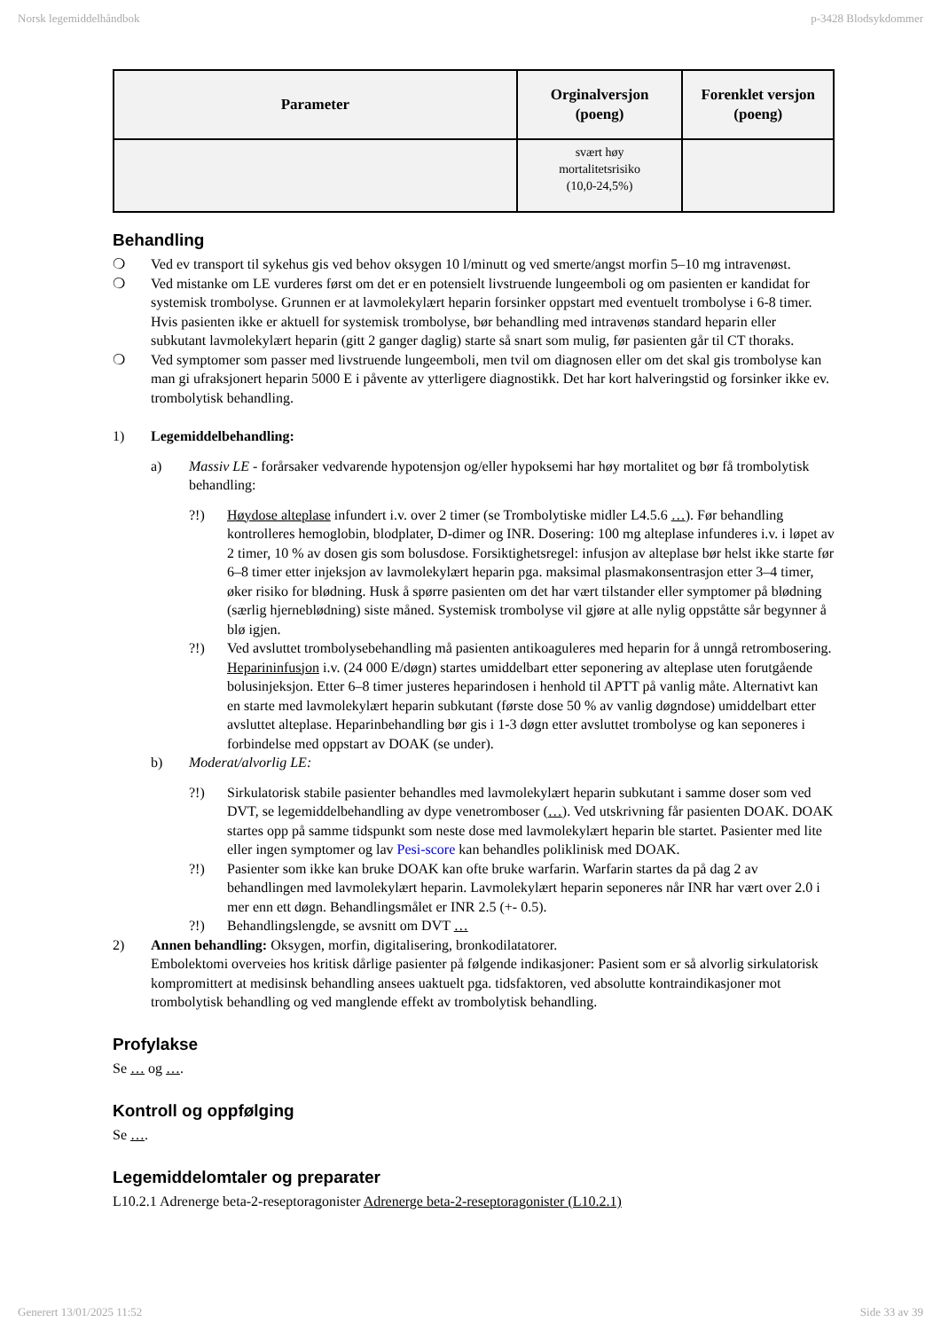Norsk legemiddelhåndbok p-3428 Blodsykdommer
| Parameter | Orginalversjon (poeng) | Forenklet versjon (poeng) |
| --- | --- | --- |
| | svært høy mortalitetsrisiko (10,0-24,5%) | |
Behandling
❍ Ved ev transport til sykehus gis ved behov oksygen 10 l/minutt og ved smerte/angst morfin 5–10 mg intravenøst.
❍ Ved mistanke om LE vurderes først om det er en potensielt livstruende lungeemboli og om pasienten er kandidat for systemisk trombolyse. Grunnen er at lavmolekylært heparin forsinker oppstart med eventuelt trombolyse i 6-8 timer. Hvis pasienten ikke er aktuell for systemisk trombolyse, bør behandling med intravenøs standard heparin eller subkutant lavmolekylært heparin (gitt 2 ganger daglig) starte så snart som mulig, før pasienten går til CT thoraks.
❍ Ved symptomer som passer med livstruende lungeemboli, men tvil om diagnosen eller om det skal gis trombolyse kan man gi ufraksjonert heparin 5000 E i påvente av ytterligere diagnostikk. Det har kort halveringstid og forsinker ikke ev. trombolytisk behandling.
1) Legemiddelbehandling:
a) Massiv LE - forårsaker vedvarende hypotensjon og/eller hypoksemi har høy mortalitet og bør få trombolytisk behandling:
?!) Høydose alteplase infundert i.v. over 2 timer (se Trombolytiske midler L4.5.6 …). Før behandling kontrolleres hemoglobin, blodplater, D-dimer og INR. Dosering: 100 mg alteplase infunderes i.v. i løpet av 2 timer, 10 % av dosen gis som bolusdose. Forsiktighetsregel: infusjon av alteplase bør helst ikke starte før 6–8 timer etter injeksjon av lavmolekylært heparin pga. maksimal plasmakonsentrasjon etter 3–4 timer, øker risiko for blødning. Husk å spørre pasienten om det har vært tilstander eller symptomer på blødning (særlig hjerneblødning) siste måned. Systemisk trombolyse vil gjøre at alle nylig oppståtte sår begynner å blø igjen.
?!) Ved avsluttet trombolysebehandling må pasienten antikoaguleres med heparin for å unngå retrombosering. Heparininfusjon i.v. (24 000 E/døgn) startes umiddelbart etter seponering av alteplase uten forutgående bolusinjeksjon. Etter 6–8 timer justeres heparindosen i henhold til APTT på vanlig måte. Alternativt kan en starte med lavmolekylært heparin subkutant (første dose 50 % av vanlig døgndose) umiddelbart etter avsluttet alteplase. Heparinbehandling bør gis i 1-3 døgn etter avsluttet trombolyse og kan seponeres i forbindelse med oppstart av DOAK (se under).
b) Moderat/alvorlig LE:
?!) Sirkulatorisk stabile pasienter behandles med lavmolekylært heparin subkutant i samme doser som ved DVT, se legemiddelbehandling av dype venetromboser (…). Ved utskrivning får pasienten DOAK. DOAK startes opp på samme tidspunkt som neste dose med lavmolekylært heparin ble startet. Pasienter med lite eller ingen symptomer og lav Pesi-score kan behandles poliklinisk med DOAK.
?!) Pasienter som ikke kan bruke DOAK kan ofte bruke warfarin. Warfarin startes da på dag 2 av behandlingen med lavmolekylært heparin. Lavmolekylært heparin seponeres når INR har vært over 2.0 i mer enn ett døgn. Behandlingsmålet er INR 2.5 (+- 0.5).
?!) Behandlingslengde, se avsnitt om DVT …
2) Annen behandling: Oksygen, morfin, digitalisering, bronkodilatatorer.
Embolektomi overveies hos kritisk dårlige pasienter på følgende indikasjoner: Pasient som er så alvorlig sirkulatorisk kompromittert at medisinsk behandling ansees uaktuelt pga. tidsfaktoren, ved absolutte kontraindikasjoner mot trombolytisk behandling og ved manglende effekt av trombolytisk behandling.
Profylakse
Se … og ….
Kontroll og oppfølging
Se ….
Legemiddelomtaler og preparater
L10.2.1 Adrenerge beta-2-reseptoragonister Adrenerge beta-2-reseptoragonister (L10.2.1)
Generert 13/01/2025 11:52 Side 33 av 39